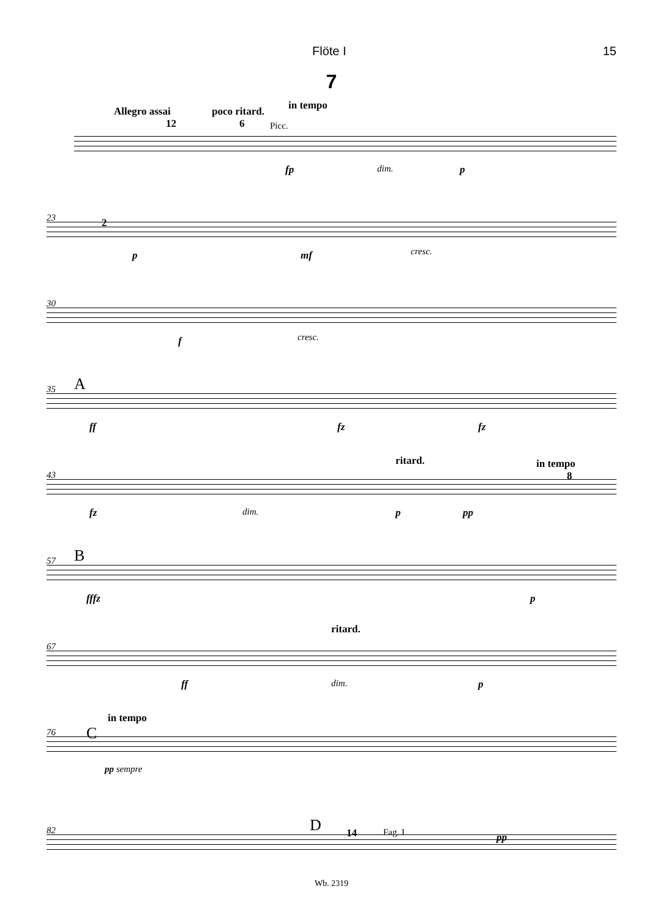Flöte I 15
7
Allegro assai
12
poco ritard.
6
in tempo
Picc.
fp dim. p
23 2
p mf cresc.
30
f cresc.
35 A
ff fz fz
43
ritard. in tempo
8
fz dim. p pp
57 B
fffz p
67
ritard.
ff dim. p
76
in tempo
C
pp sempre
82 D 14 Fag. I pp
Wb. 2319